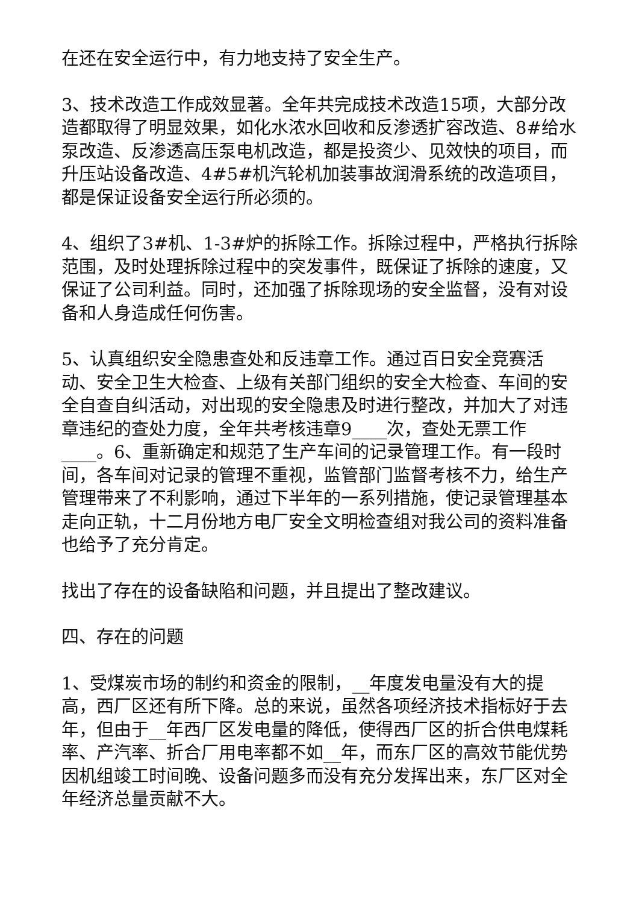在还在安全运行中，有力地支持了安全生产。
3、技术改造工作成效显著。全年共完成技术改造15项，大部分改造都取得了明显效果，如化水浓水回收和反渗透扩容改造、8#给水泵改造、反渗透高压泵电机改造，都是投资少、见效快的项目，而升压站设备改造、4#5#机汽轮机加装事故润滑系统的改造项目，都是保证设备安全运行所必须的。
4、组织了3#机、1-3#炉的拆除工作。拆除过程中，严格执行拆除范围，及时处理拆除过程中的突发事件，既保证了拆除的速度，又保证了公司利益。同时，还加强了拆除现场的安全监督，没有对设备和人身造成任何伤害。
5、认真组织安全隐患查处和反违章工作。通过百日安全竞赛活动、安全卫生大检查、上级有关部门组织的安全大检查、车间的安全自查自纠活动，对出现的安全隐患及时进行整改，并加大了对违章违纪的查处力度，全年共考核违章9____次，查处无票工作____。6、重新确定和规范了生产车间的记录管理工作。有一段时间，各车间对记录的管理不重视，监管部门监督考核不力，给生产管理带来了不利影响，通过下半年的一系列措施，使记录管理基本走向正轨，十二月份地方电厂安全文明检查组对我公司的资料准备也给予了充分肯定。
找出了存在的设备缺陷和问题，并且提出了整改建议。
四、存在的问题
1、受煤炭市场的制约和资金的限制，__年度发电量没有大的提高，西厂区还有所下降。总的来说，虽然各项经济技术指标好于去年，但由于__年西厂区发电量的降低，使得西厂区的折合供电煤耗率、产汽率、折合厂用电率都不如__年，而东厂区的高效节能优势因机组竣工时间晚、设备问题多而没有充分发挥出来，东厂区对全年经济总量贡献不大。